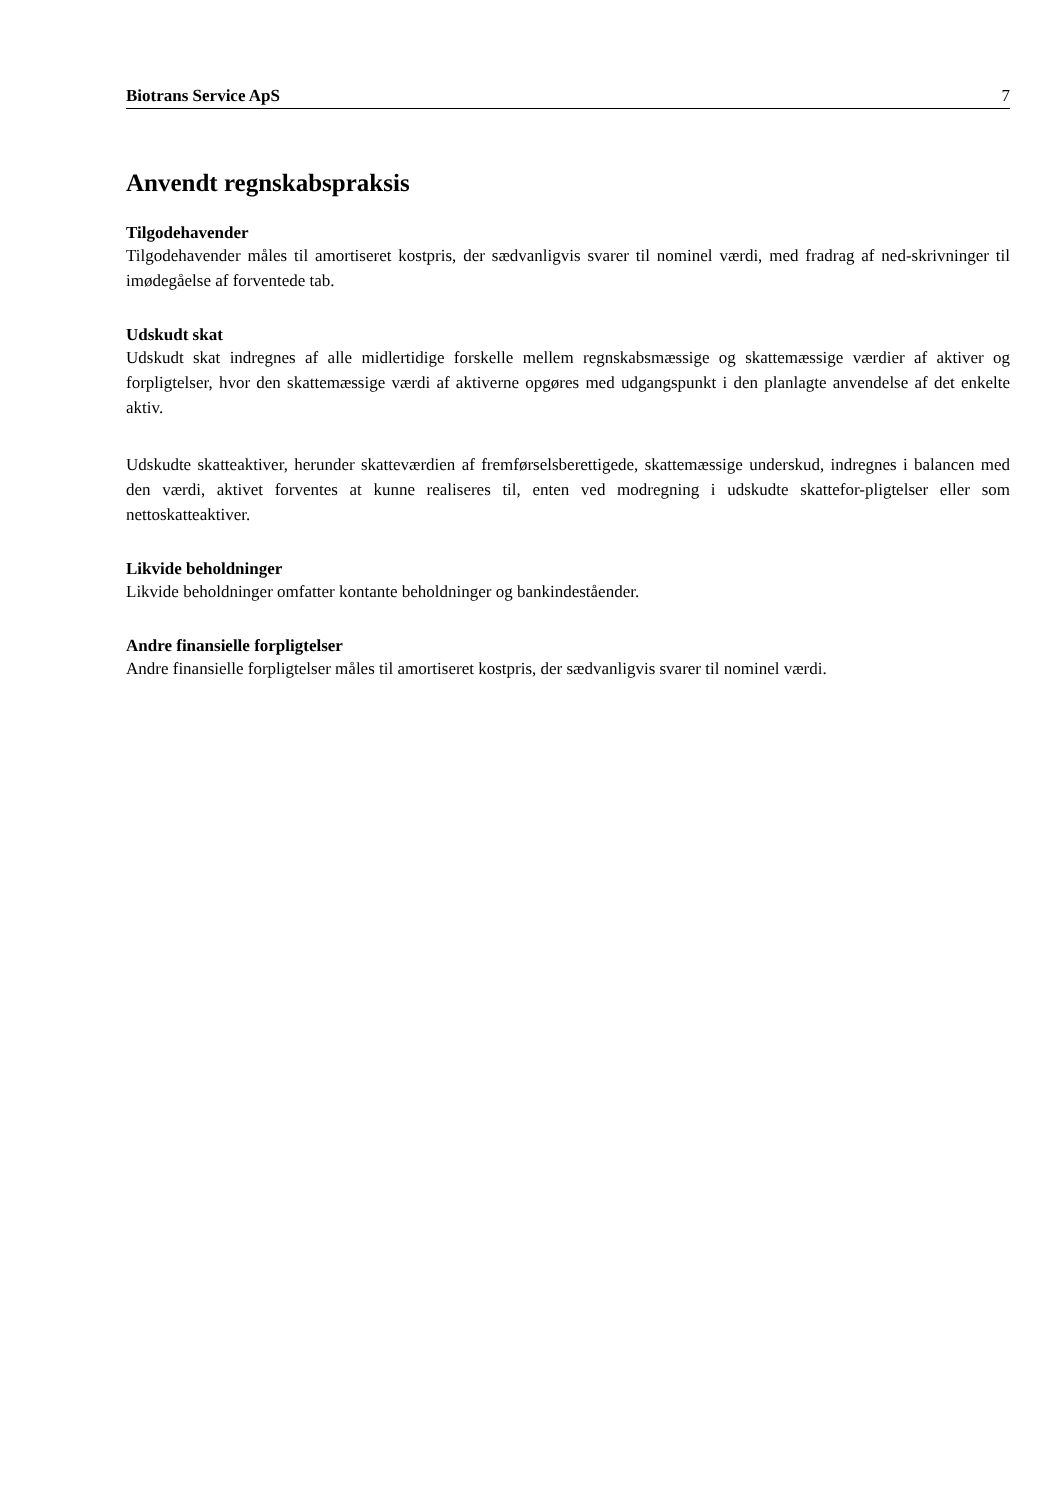Biotrans Service ApS 7
Anvendt regnskabspraksis
Tilgodehavender
Tilgodehavender måles til amortiseret kostpris, der sædvanligvis svarer til nominel værdi, med fradrag af ned-skrivninger til imødegåelse af forventede tab.
Udskudt skat
Udskudt skat indregnes af alle midlertidige forskelle mellem regnskabsmæssige og skattemæssige værdier af aktiver og forpligtelser, hvor den skattemæssige værdi af aktiverne opgøres med udgangspunkt i den planlagte anvendelse af det enkelte aktiv.
Udskudte skatteaktiver, herunder skatteværdien af fremførselsberettigede, skattemæssige underskud, indregnes i balancen med den værdi, aktivet forventes at kunne realiseres til, enten ved modregning i udskudte skattefor-pligtelser eller som nettoskatteaktiver.
Likvide beholdninger
Likvide beholdninger omfatter kontante beholdninger og bankindeståender.
Andre finansielle forpligtelser
Andre finansielle forpligtelser måles til amortiseret kostpris, der sædvanligvis svarer til nominel værdi.